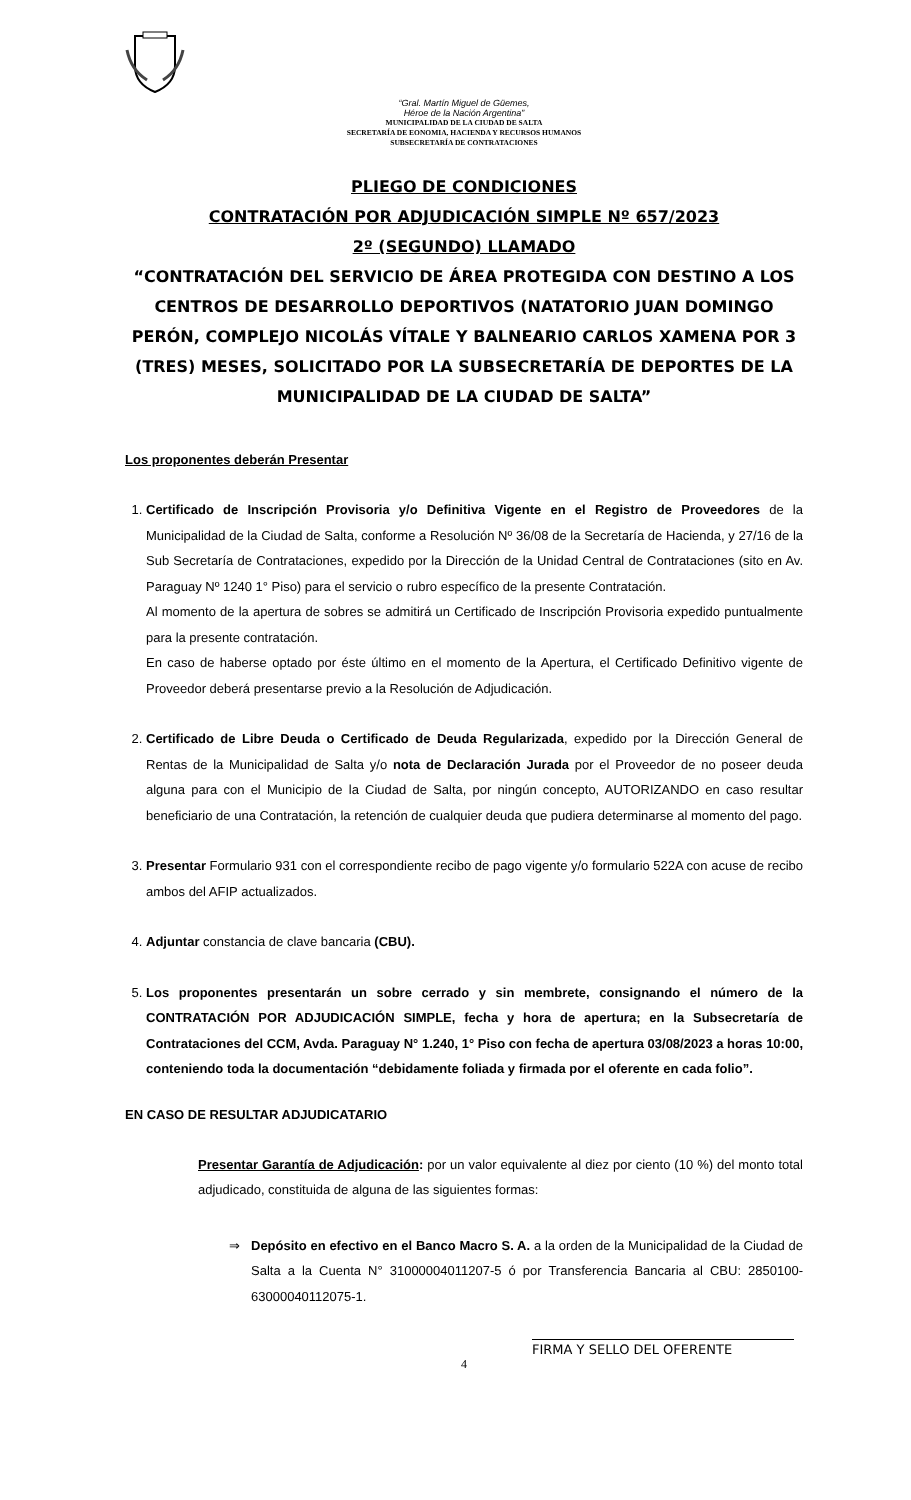“Gral. Martín Miguel de Güemes,
Héroe de la Nación Argentina”
MUNICIPALIDAD DE LA CIUDAD DE SALTA
SECRETARÍA DE EONOMIA, HACIENDA Y RECURSOS HUMANOS
SUBSECRETARÍA DE CONTRATACIONES
PLIEGO DE CONDICIONES
CONTRATACIÓN POR ADJUDICACIÓN SIMPLE Nº 657/2023
2º (SEGUNDO) LLAMADO
“CONTRATACIÓN DEL SERVICIO DE ÁREA PROTEGIDA CON DESTINO A LOS CENTROS DE DESARROLLO DEPORTIVOS (NATATORIO JUAN DOMINGO PERÓN, COMPLEJO NICOLÁS VÍTALE Y BALNEARIO CARLOS XAMENA POR 3 (TRES) MESES, SOLICITADO POR LA SUBSECRETARÍA DE DEPORTES DE LA MUNICIPALIDAD DE LA CIUDAD DE SALTA”
Los proponentes deberán Presentar
1. Certificado de Inscripción Provisoria y/o Definitiva Vigente en el Registro de Proveedores de la Municipalidad de la Ciudad de Salta, conforme a Resolución Nº 36/08 de la Secretaría de Hacienda, y 27/16 de la Sub Secretaría de Contrataciones, expedido por la Dirección de la Unidad Central de Contrataciones (sito en Av. Paraguay Nº 1240 1° Piso) para el servicio o rubro específico de la presente Contratación.
Al momento de la apertura de sobres se admitirá un Certificado de Inscripción Provisoria expedido puntualmente para la presente contratación.
En caso de haberse optado por éste último en el momento de la Apertura, el Certificado Definitivo vigente de Proveedor deberá presentarse previo a la Resolución de Adjudicación.
2. Certificado de Libre Deuda o Certificado de Deuda Regularizada, expedido por la Dirección General de Rentas de la Municipalidad de Salta y/o nota de Declaración Jurada por el Proveedor de no poseer deuda alguna para con el Municipio de la Ciudad de Salta, por ningún concepto, AUTORIZANDO en caso resultar beneficiario de una Contratación, la retención de cualquier deuda que pudiera determinarse al momento del pago.
3. Presentar Formulario 931 con el correspondiente recibo de pago vigente y/o formulario 522A con acuse de recibo ambos del AFIP actualizados.
4. Adjuntar constancia de clave bancaria (CBU).
5. Los proponentes presentarán un sobre cerrado y sin membrete, consignando el número de la CONTRATACIÓN POR ADJUDICACIÓN SIMPLE, fecha y hora de apertura; en la Subsecretaría de Contrataciones del CCM, Avda. Paraguay N° 1.240, 1° Piso con fecha de apertura 03/08/2023 a horas 10:00, conteniendo toda la documentación “debidamente foliada y firmada por el oferente en cada folio”.
EN CASO DE RESULTAR ADJUDICATARIO
Presentar Garantía de Adjudicación: por un valor equivalente al diez por ciento (10 %) del monto total adjudicado, constituida de alguna de las siguientes formas:
⇒ Depósito en efectivo en el Banco Macro S. A. a la orden de la Municipalidad de la Ciudad de Salta a la Cuenta N° 31000004011207-5 ó por Transferencia Bancaria al CBU: 2850100-63000040112075-1.
FIRMA Y SELLO DEL OFERENTE
4